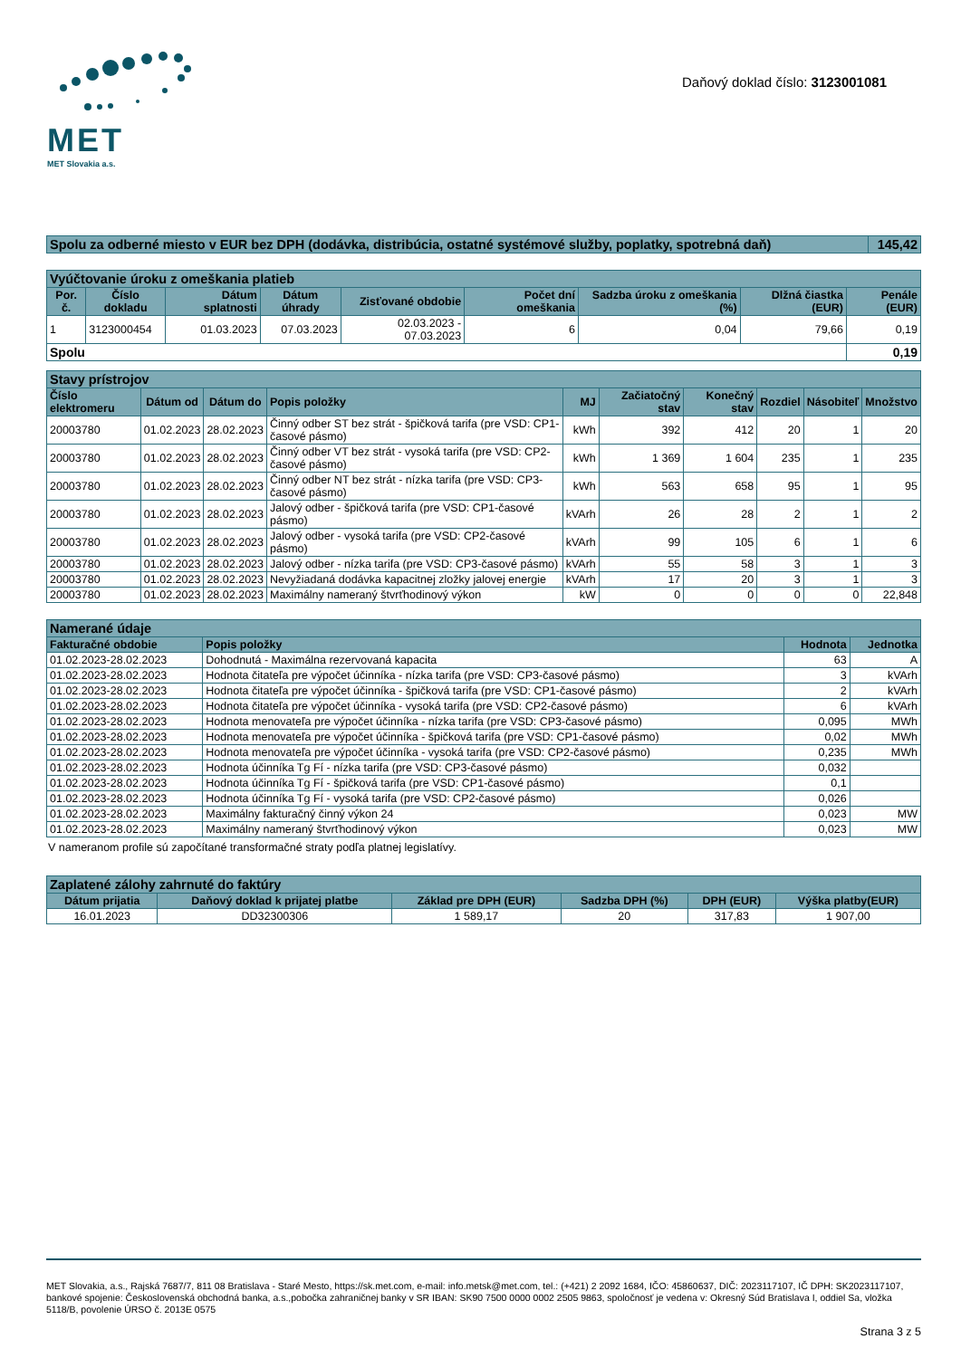MET
MET Slovakia a.s.
Daňový doklad číslo: 3123001081
| Spolu za odberné miesto v EUR bez DPH (dodávka, distribúcia, ostatné systémové služby, poplatky, spotrebná daň) | 145,42 |
| Vyúčtovanie úroku z omeškania platieb | | | | | | | | |
| Por. č. | Číslo dokladu | Dátum splatnosti | Dátum úhrady | Zisťované obdobie | Počet dní omeškania | Sadzba úroku z omeškania (%) | Dlžná čiastka (EUR) | Penále (EUR) |
| 1 | 3123000454 | 01.03.2023 | 07.03.2023 | 02.03.2023 - 07.03.2023 | 6 | 0,04 | 79,66 | 0,19 |
| Spolu | | | | | | | | 0,19 |
| Stavy prístrojov | | | | | | | | | |
| Číslo elektromeru | Dátum od | Dátum do | Popis položky | MJ | Začiatočný stav | Konečný stav | Rozdiel | Násobiteľ | Množstvo |
| 20003780 | 01.02.2023 | 28.02.2023 | Činný odber ST bez strát - špičková tarifa (pre VSD: CP1-časové pásmo) | kWh | 392 | 412 | 20 | 1 | 20 |
| 20003780 | 01.02.2023 | 28.02.2023 | Činný odber VT bez strát - vysoká tarifa (pre VSD: CP2-časové pásmo) | kWh | 1 369 | 1 604 | 235 | 1 | 235 |
| 20003780 | 01.02.2023 | 28.02.2023 | Činný odber NT bez strát - nízka tarifa (pre VSD: CP3-časové pásmo) | kWh | 563 | 658 | 95 | 1 | 95 |
| 20003780 | 01.02.2023 | 28.02.2023 | Jalový odber - špičková tarifa (pre VSD: CP1-časové pásmo) | kVArh | 26 | 28 | 2 | 1 | 2 |
| 20003780 | 01.02.2023 | 28.02.2023 | Jalový odber - vysoká tarifa (pre VSD: CP2-časové pásmo) | kVArh | 99 | 105 | 6 | 1 | 6 |
| 20003780 | 01.02.2023 | 28.02.2023 | Jalový odber - nízka tarifa (pre VSD: CP3-časové pásmo) | kVArh | 55 | 58 | 3 | 1 | 3 |
| 20003780 | 01.02.2023 | 28.02.2023 | Nevyžiadaná dodávka kapacitnej zložky jalovej energie | kVArh | 17 | 20 | 3 | 1 | 3 |
| 20003780 | 01.02.2023 | 28.02.2023 | Maximálny nameraný štvrťhodinový výkon | kW | 0 | 0 | 0 | 0 | 22,848 |
| Namerané údaje | | | |
| Fakturačné obdobie | Popis položky | Hodnota | Jednotka |
| 01.02.2023-28.02.2023 | Dohodnutá - Maximálna rezervovaná kapacita | 63 | A |
| 01.02.2023-28.02.2023 | Hodnota čitateľa pre výpočet účinníka - nízka tarifa (pre VSD: CP3-časové pásmo) | 3 | kVArh |
| 01.02.2023-28.02.2023 | Hodnota čitateľa pre výpočet účinníka - špičková tarifa (pre VSD: CP1-časové pásmo) | 2 | kVArh |
| 01.02.2023-28.02.2023 | Hodnota čitateľa pre výpočet účinníka - vysoká tarifa (pre VSD: CP2-časové pásmo) | 6 | kVArh |
| 01.02.2023-28.02.2023 | Hodnota menovateľa pre výpočet účinníka - nízka tarifa (pre VSD: CP3-časové pásmo) | 0,095 | MWh |
| 01.02.2023-28.02.2023 | Hodnota menovateľa pre výpočet účinníka - špičková tarifa (pre VSD: CP1-časové pásmo) | 0,02 | MWh |
| 01.02.2023-28.02.2023 | Hodnota menovateľa pre výpočet účinníka - vysoká tarifa (pre VSD: CP2-časové pásmo) | 0,235 | MWh |
| 01.02.2023-28.02.2023 | Hodnota účinníka Tg Fí - nízka tarifa (pre VSD: CP3-časové pásmo) | 0,032 | |
| 01.02.2023-28.02.2023 | Hodnota účinníka Tg Fí - špičková tarifa (pre VSD: CP1-časové pásmo) | 0,1 | |
| 01.02.2023-28.02.2023 | Hodnota účinníka Tg Fí - vysoká tarifa (pre VSD: CP2-časové pásmo) | 0,026 | |
| 01.02.2023-28.02.2023 | Maximálny fakturačný činný výkon 24 | 0,023 | MW |
| 01.02.2023-28.02.2023 | Maximálny nameraný štvrťhodinový výkon | 0,023 | MW |
V nameranom profile sú započítané transformačné straty podľa platnej legislatívy.
| Zaplatené zálohy zahrnuté do faktúry | | | | | |
| Dátum prijatia | Daňový doklad k prijatej platbe | Základ pre DPH (EUR) | Sadzba DPH (%) | DPH (EUR) | Výška platby(EUR) |
| 16.01.2023 | DD32300306 | 1 589,17 | 20 | 317,83 | 1 907,00 |
MET Slovakia, a.s., Rajská 7687/7, 811 08 Bratislava - Staré Mesto, https://sk.met.com, e-mail: info.metsk@met.com, tel.: (+421) 2 2092 1684, IČO: 45860637, DIČ: 2023117107, IČ DPH: SK2023117107, bankové spojenie: Československá obchodná banka, a.s.,pobočka zahraničnej banky v SR IBAN: SK90 7500 0000 0002 2505 9863, spoločnosť je vedena v: Okresný Súd Bratislava I, oddiel Sa, vložka 5118/B, povolenie ÚRSO č. 2013E 0575
Strana 3 z 5